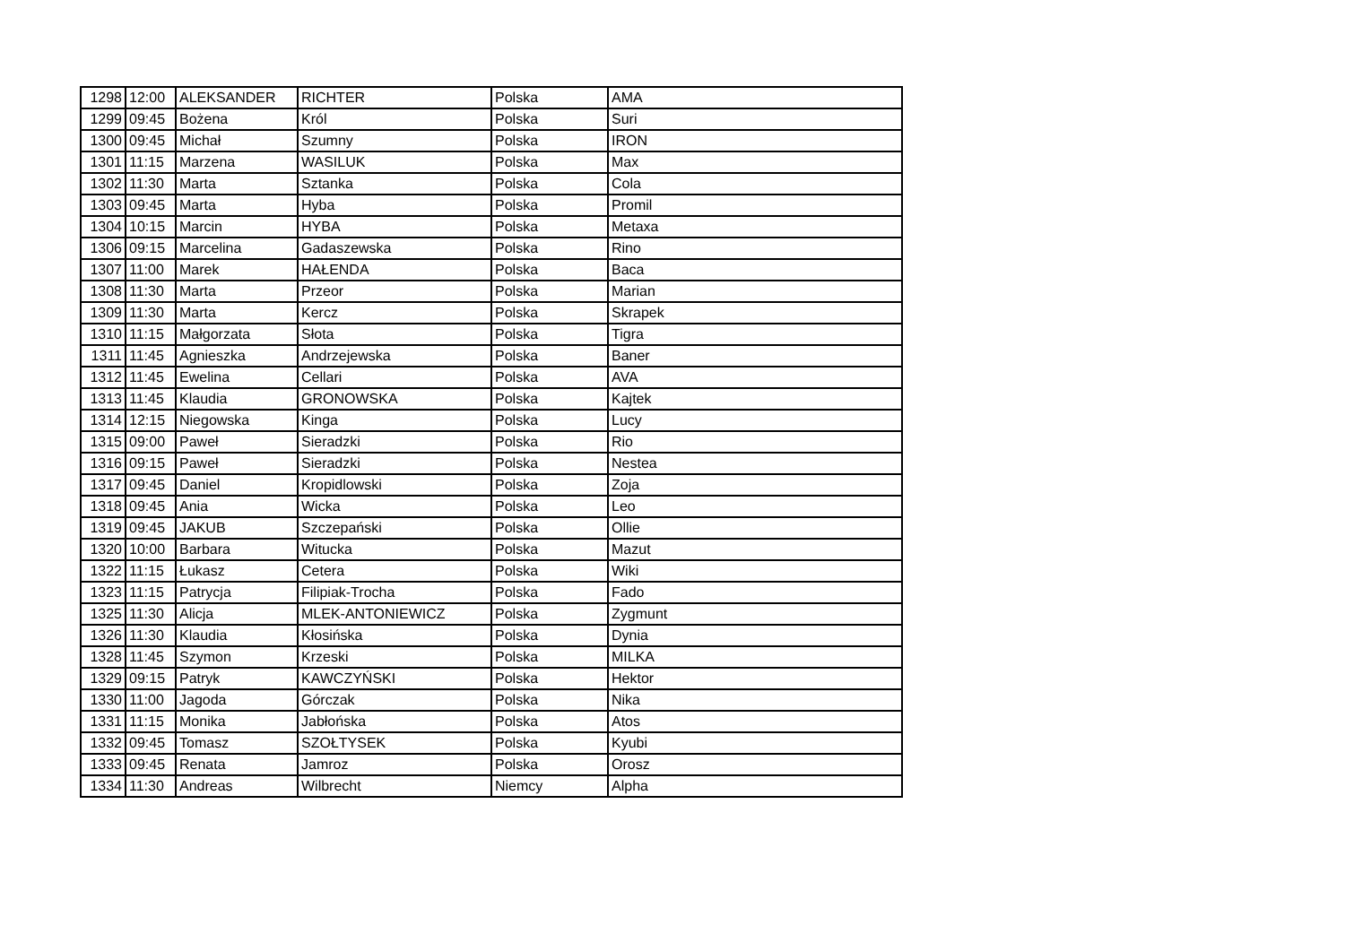| 1298 | 12:00 | ALEKSANDER | RICHTER | Polska | AMA |
| 1299 | 09:45 | Bożena | Król | Polska | Suri |
| 1300 | 09:45 | Michał | Szumny | Polska | IRON |
| 1301 | 11:15 | Marzena | WASILUK | Polska | Max |
| 1302 | 11:30 | Marta | Sztanka | Polska | Cola |
| 1303 | 09:45 | Marta | Hyba | Polska | Promil |
| 1304 | 10:15 | Marcin | HYBA | Polska | Metaxa |
| 1306 | 09:15 | Marcelina | Gadaszewska | Polska | Rino |
| 1307 | 11:00 | Marek | HAŁENDA | Polska | Baca |
| 1308 | 11:30 | Marta | Przeor | Polska | Marian |
| 1309 | 11:30 | Marta | Kercz | Polska | Skrapek |
| 1310 | 11:15 | Małgorzata | Słota | Polska | Tigra |
| 1311 | 11:45 | Agnieszka | Andrzejewska | Polska | Baner |
| 1312 | 11:45 | Ewelina | Cellari | Polska | AVA |
| 1313 | 11:45 | Klaudia | GRONOWSKA | Polska | Kajtek |
| 1314 | 12:15 | Niegowska | Kinga | Polska | Lucy |
| 1315 | 09:00 | Paweł | Sieradzki | Polska | Rio |
| 1316 | 09:15 | Paweł | Sieradzki | Polska | Nestea |
| 1317 | 09:45 | Daniel | Kropidlowski | Polska | Zoja |
| 1318 | 09:45 | Ania | Wicka | Polska | Leo |
| 1319 | 09:45 | JAKUB | Szczepański | Polska | Ollie |
| 1320 | 10:00 | Barbara | Witucka | Polska | Mazut |
| 1322 | 11:15 | Łukasz | Cetera | Polska | Wiki |
| 1323 | 11:15 | Patrycja | Filipiak-Trocha | Polska | Fado |
| 1325 | 11:30 | Alicja | MLEK-ANTONIEWICZ | Polska | Zygmunt |
| 1326 | 11:30 | Klaudia | Kłosińska | Polska | Dynia |
| 1328 | 11:45 | Szymon | Krzeski | Polska | MILKA |
| 1329 | 09:15 | Patryk | KAWCZYŃSKI | Polska | Hektor |
| 1330 | 11:00 | Jagoda | Górczak | Polska | Nika |
| 1331 | 11:15 | Monika | Jabłońska | Polska | Atos |
| 1332 | 09:45 | Tomasz | SZOŁTYSEK | Polska | Kyubi |
| 1333 | 09:45 | Renata | Jamroz | Polska | Orosz |
| 1334 | 11:30 | Andreas | Wilbrecht | Niemcy | Alpha |